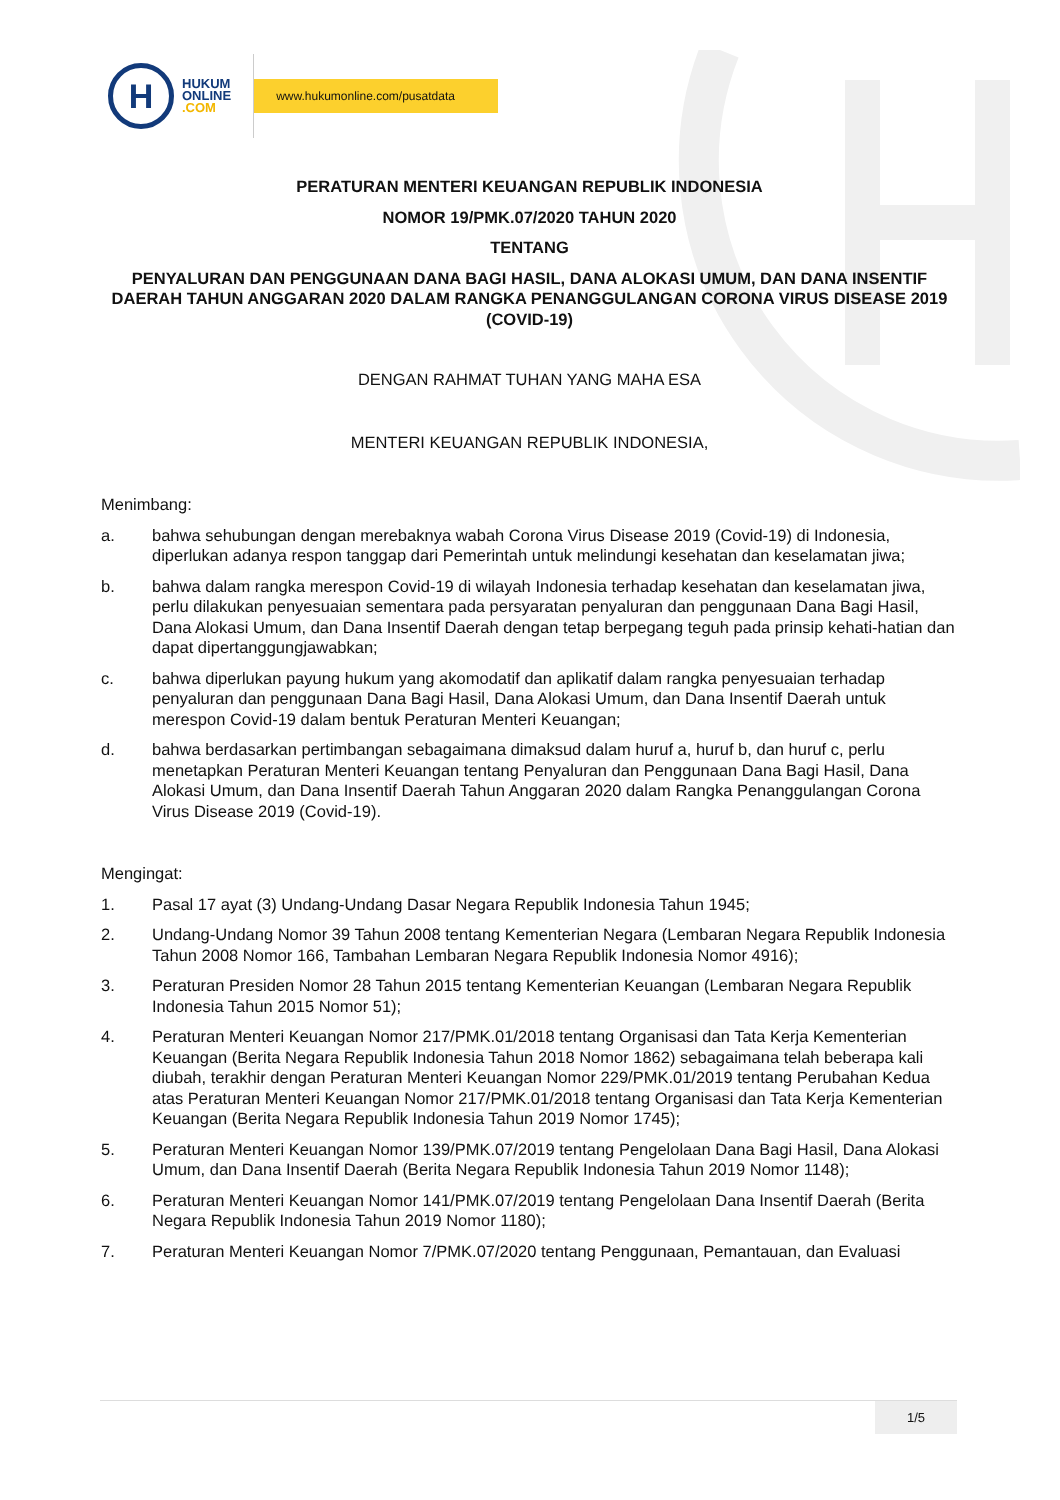H
HUKUM
ONLINE
.COM
www.hukumonline.com/pusatdata
PERATURAN MENTERI KEUANGAN REPUBLIK INDONESIA
NOMOR 19/PMK.07/2020 TAHUN 2020
TENTANG
PENYALURAN DAN PENGGUNAAN DANA BAGI HASIL, DANA ALOKASI UMUM, DAN DANA INSENTIF DAERAH TAHUN ANGGARAN 2020 DALAM RANGKA PENANGGULANGAN CORONA VIRUS DISEASE 2019 (COVID-19)
DENGAN RAHMAT TUHAN YANG MAHA ESA
MENTERI KEUANGAN REPUBLIK INDONESIA,
Menimbang:
a. bahwa sehubungan dengan merebaknya wabah Corona Virus Disease 2019 (Covid-19) di Indonesia, diperlukan adanya respon tanggap dari Pemerintah untuk melindungi kesehatan dan keselamatan jiwa;
b. bahwa dalam rangka merespon Covid-19 di wilayah Indonesia terhadap kesehatan dan keselamatan jiwa, perlu dilakukan penyesuaian sementara pada persyaratan penyaluran dan penggunaan Dana Bagi Hasil, Dana Alokasi Umum, dan Dana Insentif Daerah dengan tetap berpegang teguh pada prinsip kehati-hatian dan dapat dipertanggungjawabkan;
c. bahwa diperlukan payung hukum yang akomodatif dan aplikatif dalam rangka penyesuaian terhadap penyaluran dan penggunaan Dana Bagi Hasil, Dana Alokasi Umum, dan Dana Insentif Daerah untuk merespon Covid-19 dalam bentuk Peraturan Menteri Keuangan;
d. bahwa berdasarkan pertimbangan sebagaimana dimaksud dalam huruf a, huruf b, dan huruf c, perlu menetapkan Peraturan Menteri Keuangan tentang Penyaluran dan Penggunaan Dana Bagi Hasil, Dana Alokasi Umum, dan Dana Insentif Daerah Tahun Anggaran 2020 dalam Rangka Penanggulangan Corona Virus Disease 2019 (Covid-19).
Mengingat:
1. Pasal 17 ayat (3) Undang-Undang Dasar Negara Republik Indonesia Tahun 1945;
2. Undang-Undang Nomor 39 Tahun 2008 tentang Kementerian Negara (Lembaran Negara Republik Indonesia Tahun 2008 Nomor 166, Tambahan Lembaran Negara Republik Indonesia Nomor 4916);
3. Peraturan Presiden Nomor 28 Tahun 2015 tentang Kementerian Keuangan (Lembaran Negara Republik Indonesia Tahun 2015 Nomor 51);
4. Peraturan Menteri Keuangan Nomor 217/PMK.01/2018 tentang Organisasi dan Tata Kerja Kementerian Keuangan (Berita Negara Republik Indonesia Tahun 2018 Nomor 1862) sebagaimana telah beberapa kali diubah, terakhir dengan Peraturan Menteri Keuangan Nomor 229/PMK.01/2019 tentang Perubahan Kedua atas Peraturan Menteri Keuangan Nomor 217/PMK.01/2018 tentang Organisasi dan Tata Kerja Kementerian Keuangan (Berita Negara Republik Indonesia Tahun 2019 Nomor 1745);
5. Peraturan Menteri Keuangan Nomor 139/PMK.07/2019 tentang Pengelolaan Dana Bagi Hasil, Dana Alokasi Umum, dan Dana Insentif Daerah (Berita Negara Republik Indonesia Tahun 2019 Nomor 1148);
6. Peraturan Menteri Keuangan Nomor 141/PMK.07/2019 tentang Pengelolaan Dana Insentif Daerah (Berita Negara Republik Indonesia Tahun 2019 Nomor 1180);
7. Peraturan Menteri Keuangan Nomor 7/PMK.07/2020 tentang Penggunaan, Pemantauan, dan Evaluasi
1/5